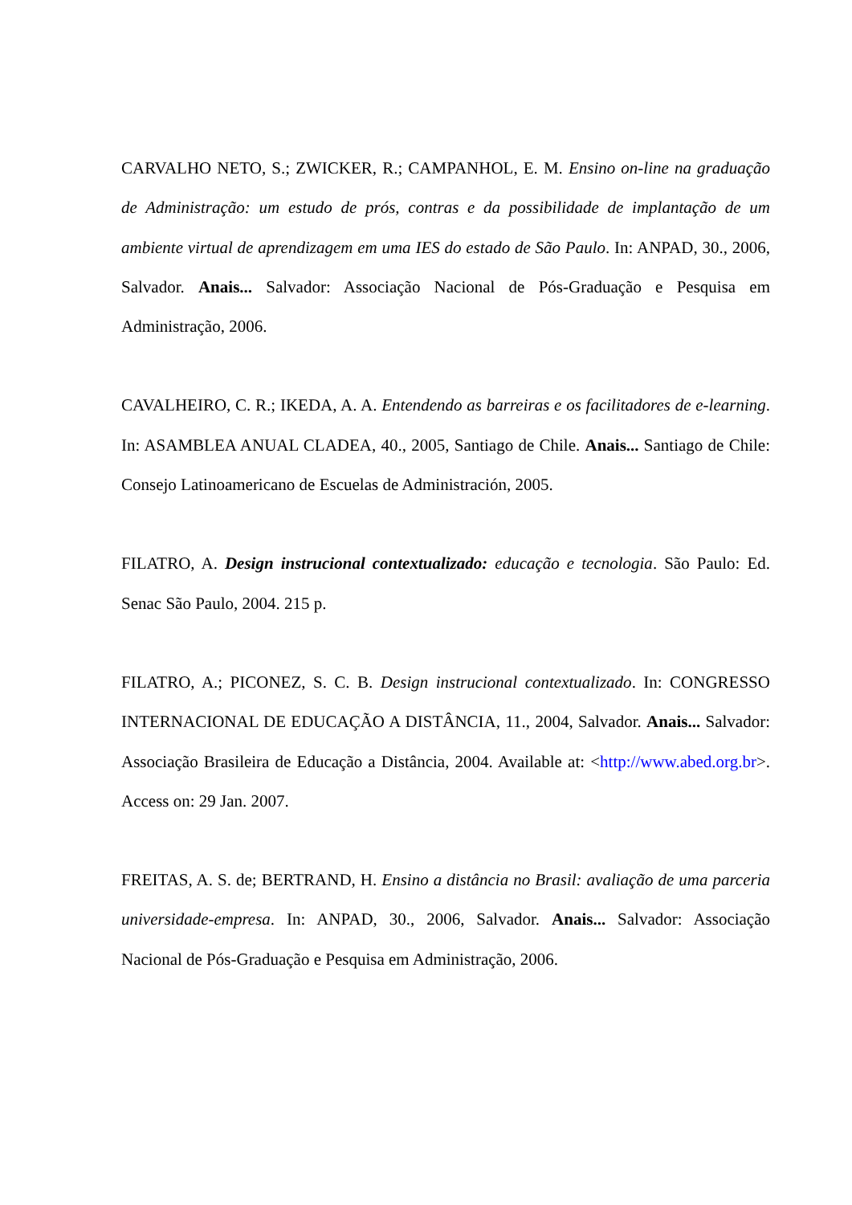CARVALHO NETO, S.; ZWICKER, R.; CAMPANHOL, E. M. Ensino on-line na graduação de Administração: um estudo de prós, contras e da possibilidade de implantação de um ambiente virtual de aprendizagem em uma IES do estado de São Paulo. In: ANPAD, 30., 2006, Salvador. Anais... Salvador: Associação Nacional de Pós-Graduação e Pesquisa em Administração, 2006.
CAVALHEIRO, C. R.; IKEDA, A. A. Entendendo as barreiras e os facilitadores de e-learning. In: ASAMBLEA ANUAL CLADEA, 40., 2005, Santiago de Chile. Anais... Santiago de Chile: Consejo Latinoamericano de Escuelas de Administración, 2005.
FILATRO, A. Design instrucional contextualizado: educação e tecnologia. São Paulo: Ed. Senac São Paulo, 2004. 215 p.
FILATRO, A.; PICONEZ, S. C. B. Design instrucional contextualizado. In: CONGRESSO INTERNACIONAL DE EDUCAÇÃO A DISTÂNCIA, 11., 2004, Salvador. Anais... Salvador: Associação Brasileira de Educação a Distância, 2004. Available at: <http://www.abed.org.br>. Access on: 29 Jan. 2007.
FREITAS, A. S. de; BERTRAND, H. Ensino a distância no Brasil: avaliação de uma parceria universidade-empresa. In: ANPAD, 30., 2006, Salvador. Anais... Salvador: Associação Nacional de Pós-Graduação e Pesquisa em Administração, 2006.